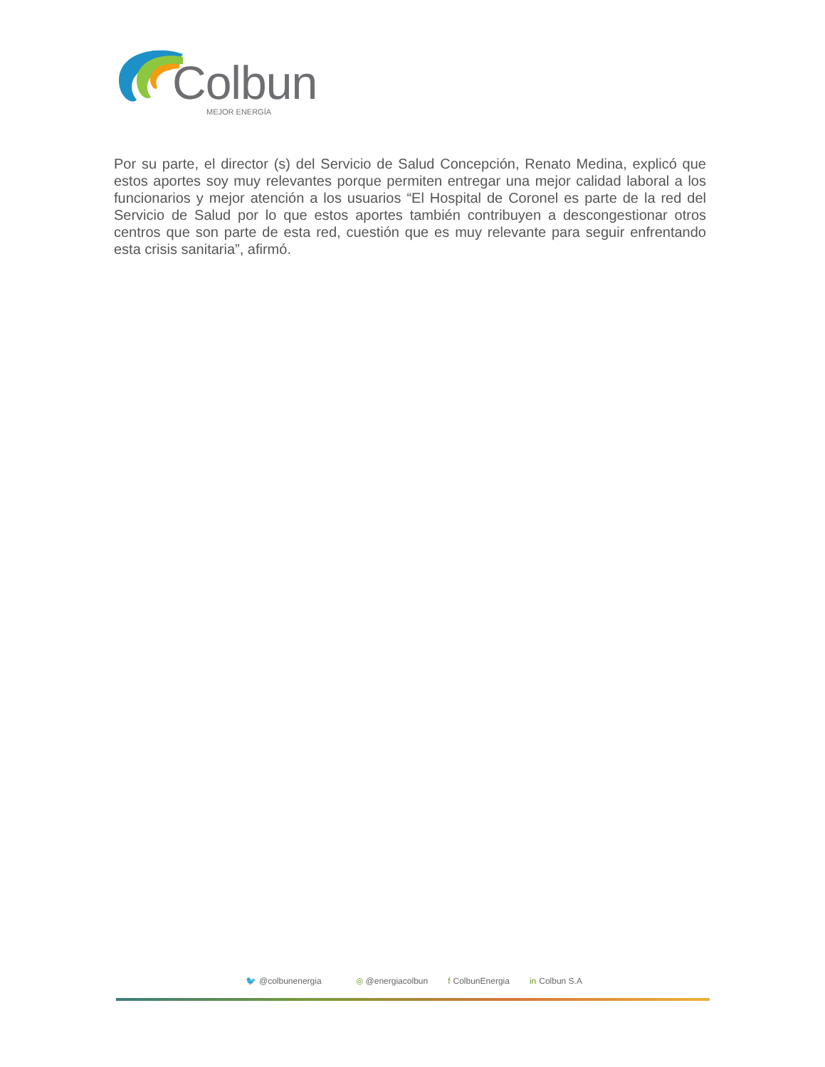Colbun
MEJOR ENERGÍA
Por su parte, el director (s) del Servicio de Salud Concepción, Renato Medina, explicó que estos aportes soy muy relevantes porque permiten entregar una mejor calidad laboral a los funcionarios y mejor atención a los usuarios “El Hospital de Coronel es parte de la red del Servicio de Salud por lo que estos aportes también contribuyen a descongestionar otros centros que son parte de esta red, cuestión que es muy relevante para seguir enfrentando esta crisis sanitaria”, afirmó.
🐦 @colbunenergia ◎ @energiacolbun f ColbunEnergia in Colbun S.A